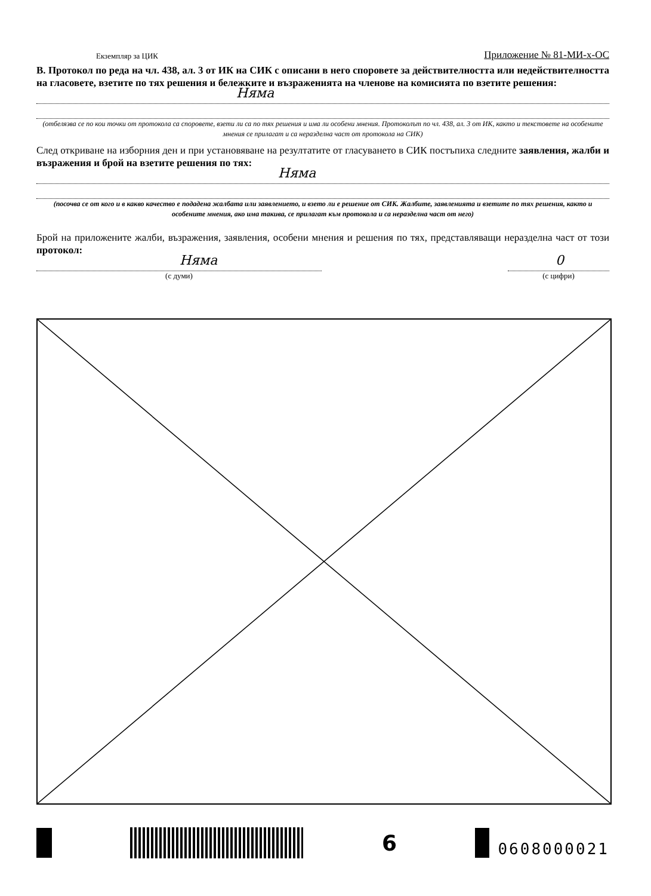Екземпляр за ЦИК Приложение № 81-МИ-х-ОС
В. Протокол по реда на чл. 438, ал. 3 от ИК на СИК с описани в него споровете за действителността или недействителността на гласовете, взетите по тях решения и бележките и възраженията на членове на комисията по взетите решения:
Няма
(отбелязва се по кои точки от протокола са споровете, взети ли са по тях решения и има ли особени мнения. Протоколът по чл. 438, ал. 3 от ИК, както и текстовете на особените мнения се прилагат и са неразделна част от протокола на СИК)
След откриване на изборния ден и при установяване на резултатите от гласуването в СИК постъпиха следните заявления, жалби и възражения и брой на взетите решения по тях:
Няма
(посочва се от кого и в какво качество е подадена жалбата или заявлението, и взето ли е решение от СИК. Жалбите, заявленията и взетите по тях решения, както и особените мнения, ако има такива, се прилагат към протокола и са неразделна част от него)
Брой на приложените жалби, възражения, заявления, особени мнения и решения по тях, представляващи неразделна част от този протокол:
Няма
(с думи)
0
(с цифри)
6
0608000021